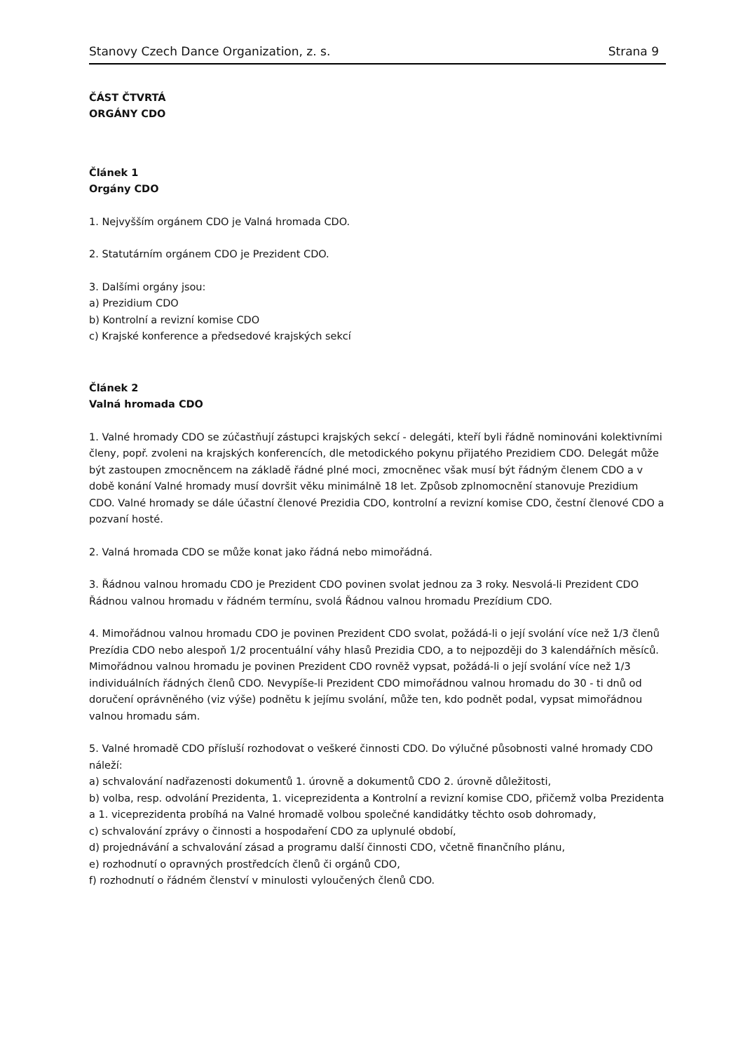Stanovy Czech Dance Organization, z. s. Strana 9
ČÁST ČTVRTÁ
ORGÁNY CDO
Článek 1
Orgány CDO
1. Nejvyšším orgánem CDO je Valná hromada CDO.
2. Statutárním orgánem CDO je Prezident CDO.
3. Dalšími orgány jsou:
a) Prezidium CDO
b) Kontrolní a revizní komise CDO
c) Krajské konference a předsedové krajských sekcí
Článek 2
Valná hromada CDO
1. Valné hromady CDO se zúčastňují zástupci krajských sekcí - delegáti, kteří byli řádně nominováni kolektivními členy, popř. zvoleni na krajských konferencích, dle metodického pokynu přijatého Prezidiem CDO. Delegát může být zastoupen zmocněncem na základě řádné plné moci, zmocněnec však musí být řádným členem CDO a v době konání Valné hromady musí dovršit věku minimálně 18 let. Způsob zplnomocnění stanovuje Prezidium CDO. Valné hromady se dále účastní členové Prezidia CDO, kontrolní a revizní komise CDO, čestní členové CDO a pozvaní hosté.
2. Valná hromada CDO se může konat jako řádná nebo mimořádná.
3. Řádnou valnou hromadu CDO je Prezident CDO povinen svolat jednou za 3 roky. Nesvolá-li Prezident CDO Řádnou valnou hromadu v řádném termínu, svolá Řádnou valnou hromadu Prezídium CDO.
4. Mimořádnou valnou hromadu CDO je povinen Prezident CDO svolat, požádá-li o její svolání více než 1/3 členů Prezídia CDO nebo alespoň 1/2 procentuální váhy hlasů Prezidia CDO, a to nejpozději do 3 kalendářních měsíců. Mimořádnou valnou hromadu je povinen Prezident CDO rovněž vypsat, požádá-li o její svolání více než 1/3 individuálních řádných členů CDO. Nevypíše-li Prezident CDO mimořádnou valnou hromadu do 30 - ti dnů od doručení oprávněného (viz výše) podnětu k jejímu svolání, může ten, kdo podnět podal, vypsat mimořádnou valnou hromadu sám.
5. Valné hromadě CDO přísluší rozhodovat o veškeré činnosti CDO. Do výlučné působnosti valné hromady CDO náleží:
a) schvalování nadřazenosti dokumentů 1. úrovně a dokumentů CDO 2. úrovně důležitosti,
b) volba, resp. odvolání Prezidenta, 1. viceprezidenta a Kontrolní a revizní komise CDO, přičemž volba Prezidenta a 1. viceprezidenta probíhá na Valné hromadě volbou společné kandidátky těchto osob dohromady,
c) schvalování zprávy o činnosti a hospodaření CDO za uplynulé období,
d) projednávání a schvalování zásad a programu další činnosti CDO, včetně finančního plánu,
e) rozhodnutí o opravných prostředcích členů či orgánů CDO,
f) rozhodnutí o řádném členství v minulosti vyloučených členů CDO.